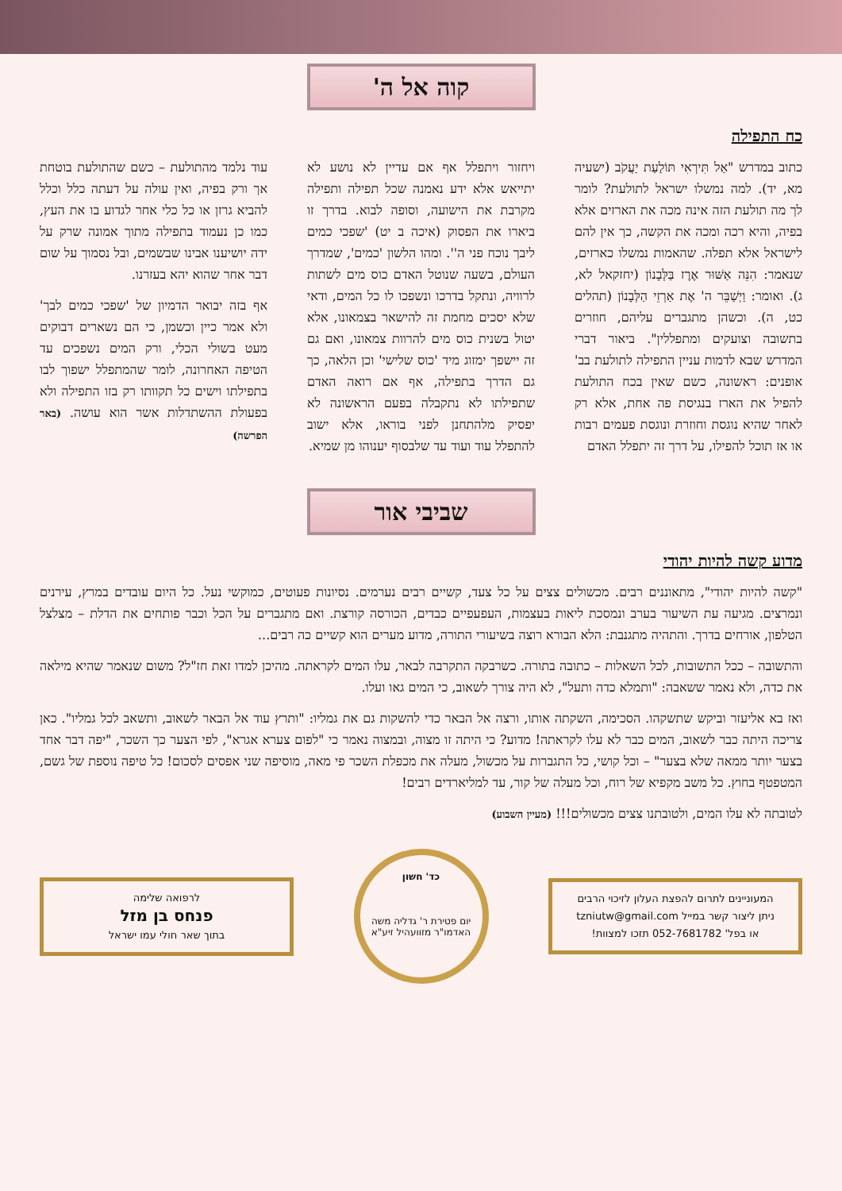קוה אל ה'
כח התפילה
כתוב במדרש "אַל תִּירְאִי תּוֹלַעַת יַעֲקֹב (ישעיה מא, יד). למה נמשלו ישראל לתולעת? לומר לך מה תולעת הזה אינה מכה את הארזים אלא בפיה, והיא רכה ומכה את הקשה, כך אין להם לישראל אלא תפלה. שהאמות נמשלו כארזים, שנאמר: הִנֵּה אַשּׁוּר אֶרֶז בַּלְּבָנוֹן (יחזקאל לא, ג). ואומר: וַיְשַׁבֵּר ה' אֶת אַרְזֵי הַלְּבָנוֹן (תהלים כט, ה). וכשהן מתגברים עליהם, חוזרים בתשובה וצועקים ומתפללין". ביאור דברי המדרש שבא לדמות עניין התפילה לתולעת בב' אופנים: ראשונה, כשם שאין בכח התולעת להפיל את הארז בנגיסת פה אחת, אלא רק לאחר שהיא נוגסת וחוזרת ונוגסת פעמים רבות או אז תוכל להפילו, על דרך זה יתפלל האדם
ויחזור ויתפלל אף אם עדיין לא נושע לא יתייאש אלא ידע נאמנה שכל תפילה ותפילה מקרבת את הישועה, וסופה לבוא. בדרך זו ביארו את הפסוק (איכה ב יט) 'שפכי כמים ליבך נוכח פני ה''. ומהו הלשון 'כמים', שמדרך העולם, בשעה שנוטל האדם כוס מים לשתות לרוויה, ונתקל בדרכו ונשפכו לו כל המים, ודאי שלא יסכים מחמת זה להישאר בצמאונו, אלא יטול בשנית כוס מים להרוות צמאונו, ואם גם זה יישפך ימזוג מיד 'כוס שלישי' וכן הלאה, כך גם הדרך בתפילה, אף אם רואה האדם שתפילתו לא נתקבלה בפעם הראשונה לא יפסיק מלהתחנן לפני בוראו, אלא ישוב להתפלל עוד ועוד עד שלבסוף יענוהו מן שמיא.
עוד נלמד מהתולעת – כשם שהתולעת בוטחת אך ורק בפיה, ואין עולה על דעתה כלל וכלל להביא גרזן או כל כלי אחר לגדוע בו את העץ, כמו כן נעמוד בתפילה מתוך אמונה שרק על ידה יושיענו אבינו שבשמים, ובל נסמוך על שום דבר אחר שהוא יהא בעזרנו.
אף בזה יבואר הדמיון של 'שפכי כמים לבך' ולא אמר כיין וכשמן, כי הם נשארים דבוקים מעט בשולי הכלי, ורק המים נשפכים עד הטיפה האחרונה, לומר שהמתפלל ישפוך לבו בתפילתו וישים כל תקוותו רק בזו התפילה ולא בפעולת ההשתדלות אשר הוא עושה. (באר הפרשה)
שביבי אור
מדוע קשה להיות יהודי
"קשה להיות יהודי", מתאוננים רבים. מכשולים צצים על כל צעד, קשיים רבים נערמים. נסיונות פעוטים, כמוקשי נעל. כל היום עובדים במרץ, עירנים ונמרצים. מגיעה עת השיעור בערב ונמסכת ליאות בעצמות, העפעפיים כבדים, הכורסה קורצת. ואם מתגברים על הכל וכבר פותחים את הדלת – מצלצל הטלפון, אורחים בדרך. והתהיה מתגנבת: הלא הבורא רוצה בשיעורי התורה, מדוע מערים הוא קשיים כה רבים...
והתשובה – ככל התשובות, לכל השאלות – כתובה בתורה. כשרבקה התקרבה לבאר, עלו המים לקראתה. מהיכן למדו זאת חז"ל? משום שנאמר שהיא מילאה את כדה, ולא נאמר ששאבה: "ותמלא כדה ותעל", לא היה צורך לשאוב, כי המים גאו ועלו.
ואז בא אליעזר וביקש שתשקהו. הסכימה, השקתה אותו, ורצה אל הבאר כדי להשקות גם את גמליו: "ותרץ עוד אל הבאר לשאוב, ותשאב לכל גמליו". כאן צריכה היתה כבר לשאוב, המים כבר לא עלו לקראתה! מדוע? כי היתה זו מצוה, ובמצוה נאמר כי "לפום צערא אגרא", לפי הצער כך השכר, "יפה דבר אחד בצער יותר ממאה שלא בצער" – וכל קושי, כל התגברות על מכשול, מעלה את מכפלת השכר פי מאה, מוסיפה שני אפסים לסכום! כל טיפה נוספת של גשם, המטפטף בחוץ. כל משב מקפיא של רוח, וכל מעלה של קור, עד למליארדים רבים!
לטובתה לא עלו המים, ולטובתנו צצים מכשולים!!! (מעיין השבוע)
המעוניינים לתרום להפצת העלון לזיכוי הרבים
ניתן ליצור קשר במייל tzniutw@gmail.com
או בפל' 052-7681782 תזכו למצוות!
כד' חשון
יום פטירת ר' גדליה משה האדמו"ר מזוועהיל זיע"א
לרפואה שלימה
פנחס בן מזל
בתוך שאר חולי עמו ישראל